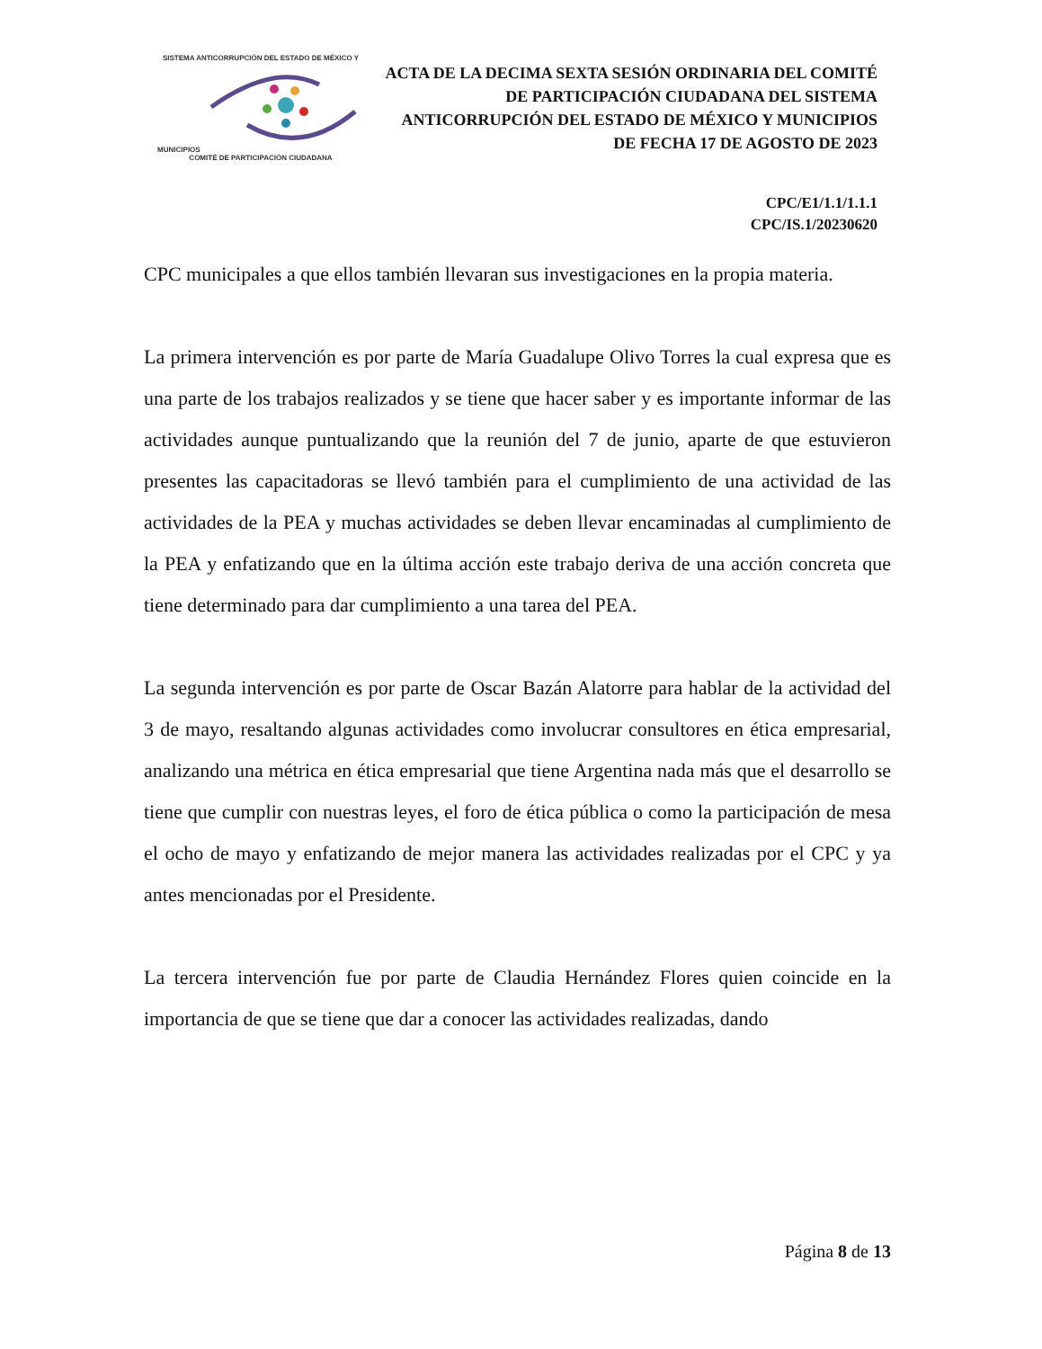SISTEMA ANTICORRUPCIÓN DEL ESTADO DE MÉXICO Y MUNICIPIOS
COMITÉ DE PARTICIPACIÓN CIUDADANA
ACTA DE LA DECIMA SEXTA SESIÓN ORDINARIA DEL COMITÉ DE PARTICIPACIÓN CIUDADANA DEL SISTEMA ANTICORRUPCIÓN DEL ESTADO DE MÉXICO Y MUNICIPIOS DE FECHA 17 DE AGOSTO DE 2023
CPC/E1/1.1/1.1.1
CPC/IS.1/20230620
CPC municipales a que ellos también llevaran sus investigaciones en la propia materia.
La primera intervención es por parte de María Guadalupe Olivo Torres la cual expresa que es una parte de los trabajos realizados y se tiene que hacer saber y es importante informar de las actividades aunque puntualizando que la reunión del 7 de junio, aparte de que estuvieron presentes las capacitadoras se llevó también para el cumplimiento de una actividad de las actividades de la PEA y muchas actividades se deben llevar encaminadas al cumplimiento de la PEA y enfatizando que en la última acción este trabajo deriva de una acción concreta que tiene determinado para dar cumplimiento a una tarea del PEA.
La segunda intervención es por parte de Oscar Bazán Alatorre para hablar de la actividad del 3 de mayo, resaltando algunas actividades como involucrar consultores en ética empresarial, analizando una métrica en ética empresarial que tiene Argentina nada más que el desarrollo se tiene que cumplir con nuestras leyes, el foro de ética pública o como la participación de mesa el ocho de mayo y enfatizando de mejor manera las actividades realizadas por el CPC y ya antes mencionadas por el Presidente.
La tercera intervención fue por parte de Claudia Hernández Flores quien coincide en la importancia de que se tiene que dar a conocer las actividades realizadas, dando
Página 8 de 13